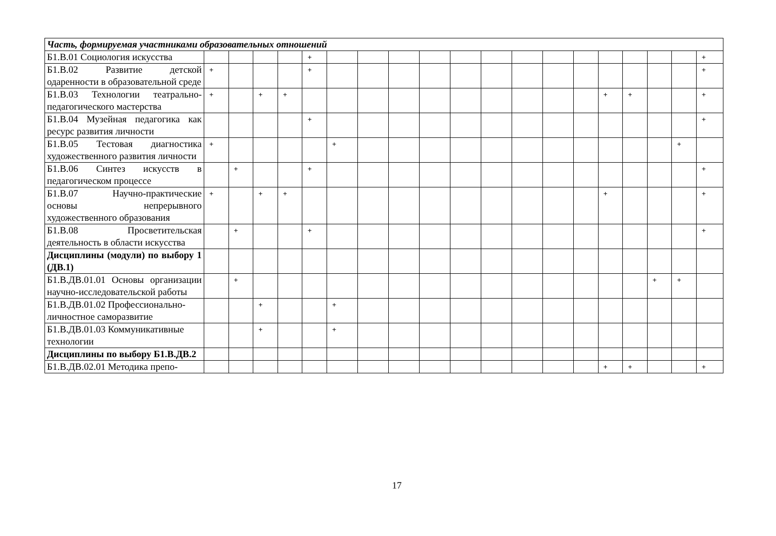| Часть, формируемая участниками образовательных отношений | | | | | | | | | | | | | | | | | | | |
| Б1.В.01 Социология искусства | | | | | + | | | | | | | | | | | | | | + |
| Б1.В.02 Развитие детской одаренности в образовательной среде | + | | | | + | | | | | | | | | | | | | | + |
| Б1.В.03 Технологии театрально-педагогического мастерства | + | | + | + | | | | | | | | | | | + | + | | | + |
| Б1.В.04 Музейная педагогика как ресурс развития личности | | | | | + | | | | | | | | | | | | | | + |
| Б1.В.05 Тестовая диагностика художественного развития личности | + | | | | | + | | | | | | | | | | | | + | |
| Б1.В.06 Синтез искусств в педагогическом процессе | | + | | | + | | | | | | | | | | | | | | + |
| Б1.В.07 Научно-практические основы непрерывного художественного образования | + | | + | + | | | | | | | | | | | + | | | | + |
| Б1.В.08 Просветительская деятельность в области искусства | | + | | | + | | | | | | | | | | | | | | + |
| Дисциплины (модули) по выбору 1 (ДВ.1) | | | | | | | | | | | | | | | | | | | |
| Б1.В.ДВ.01.01 Основы организации научно-исследовательской работы | | + | | | | | | | | | | | | | | | + | + | |
| Б1.В.ДВ.01.02 Профессионально-личностное саморазвитие | | | + | | | + | | | | | | | | | | | | | |
| Б1.В.ДВ.01.03 Коммуникативные технологии | | | + | | | + | | | | | | | | | | | | | |
| Дисциплины по выбору Б1.В.ДВ.2 | | | | | | | | | | | | | | | | | | | |
| Б1.В.ДВ.02.01 Методика препо- | | | | | | | | | | | | | | | + | + | | | + |
17